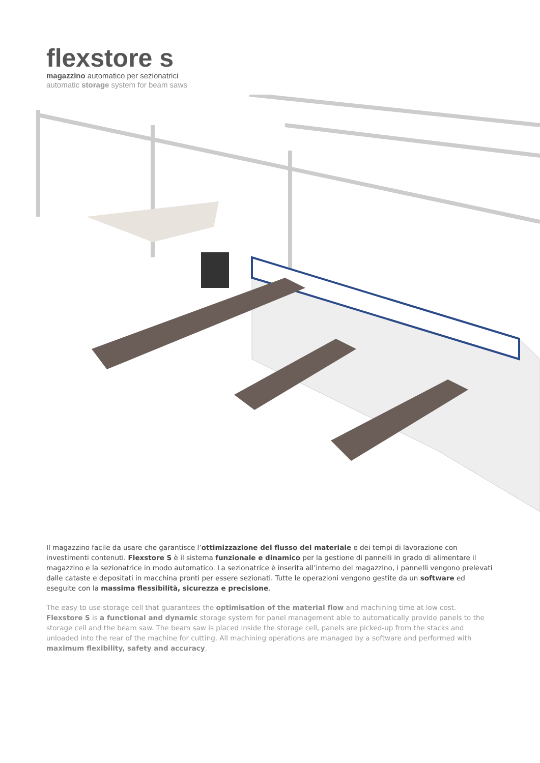flexstore s
magazzino automatico per sezionatrici
automatic storage system for beam saws
Il magazzino facile da usare che garantisce l’ottimizzazione del flusso del materiale e dei tempi di lavorazione con investimenti contenuti. Flexstore S è il sistema funzionale e dinamico per la gestione di pannelli in grado di alimentare il magazzino e la sezionatrice in modo automatico. La sezionatrice è inserita all’interno del magazzino, i pannelli vengono prelevati dalle cataste e depositati in macchina pronti per essere sezionati. Tutte le operazioni vengono gestite da un software ed eseguite con la massima flessibilità, sicurezza e precisione.
The easy to use storage cell that guarantees the optimisation of the material flow and machining time at low cost. Flexstore S is a functional and dynamic storage system for panel management able to automatically provide panels to the storage cell and the beam saw. The beam saw is placed inside the storage cell, panels are picked-up from the stacks and unloaded into the rear of the machine for cutting. All machining operations are managed by a software and performed with maximum flexibility, safety and accuracy.